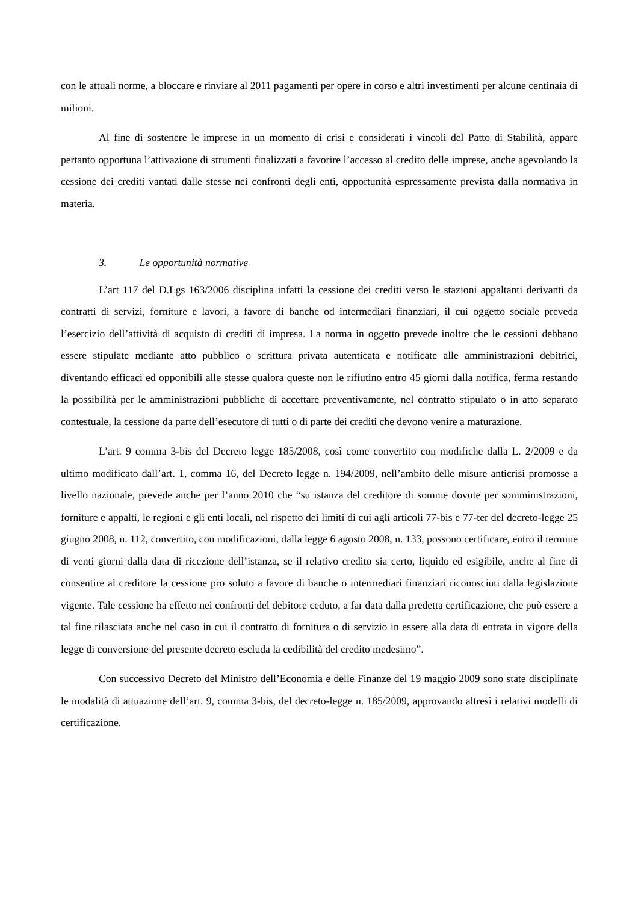con le attuali norme, a bloccare e rinviare al 2011 pagamenti per opere in corso e altri investimenti per alcune centinaia di milioni.
Al fine di sostenere le imprese in un momento di crisi e considerati i vincoli del Patto di Stabilità, appare pertanto opportuna l’attivazione di strumenti finalizzati a favorire l’accesso al credito delle imprese, anche agevolando la cessione dei crediti vantati dalle stesse nei confronti degli enti, opportunità espressamente prevista dalla normativa in materia.
3. Le opportunità normative
L’art 117 del D.Lgs 163/2006 disciplina infatti la cessione dei crediti verso le stazioni appaltanti derivanti da contratti di servizi, forniture e lavori, a favore di banche od intermediari finanziari, il cui oggetto sociale preveda l’esercizio dell’attività di acquisto di crediti di impresa. La norma in oggetto prevede inoltre che le cessioni debbano essere stipulate mediante atto pubblico o scrittura privata autenticata e notificate alle amministrazioni debitrici, diventando efficaci ed opponibili alle stesse qualora queste non le rifiutino entro 45 giorni dalla notifica, ferma restando la possibilità per le amministrazioni pubbliche di accettare preventivamente, nel contratto stipulato o in atto separato contestuale, la cessione da parte dell’esecutore di tutti o di parte dei crediti che devono venire a maturazione.
L’art. 9 comma 3-bis del Decreto legge 185/2008, così come convertito con modifiche dalla L. 2/2009 e da ultimo modificato dall’art. 1, comma 16, del Decreto legge n. 194/2009, nell’ambito delle misure anticrisi promosse a livello nazionale, prevede anche per l’anno 2010 che “su istanza del creditore di somme dovute per somministrazioni, forniture e appalti, le regioni e gli enti locali, nel rispetto dei limiti di cui agli articoli 77-bis e 77-ter del decreto-legge 25 giugno 2008, n. 112, convertito, con modificazioni, dalla legge 6 agosto 2008, n. 133, possono certificare, entro il termine di venti giorni dalla data di ricezione dell’istanza, se il relativo credito sia certo, liquido ed esigibile, anche al fine di consentire al creditore la cessione pro soluto a favore di banche o intermediari finanziari riconosciuti dalla legislazione vigente. Tale cessione ha effetto nei confronti del debitore ceduto, a far data dalla predetta certificazione, che può essere a tal fine rilasciata anche nel caso in cui il contratto di fornitura o di servizio in essere alla data di entrata in vigore della legge di conversione del presente decreto escluda la cedibilità del credito medesimo”.
Con successivo Decreto del Ministro dell’Economia e delle Finanze del 19 maggio 2009 sono state disciplinate le modalità di attuazione dell’art. 9, comma 3-bis, del decreto-legge n. 185/2009, approvando altresì i relativi modelli di certificazione.